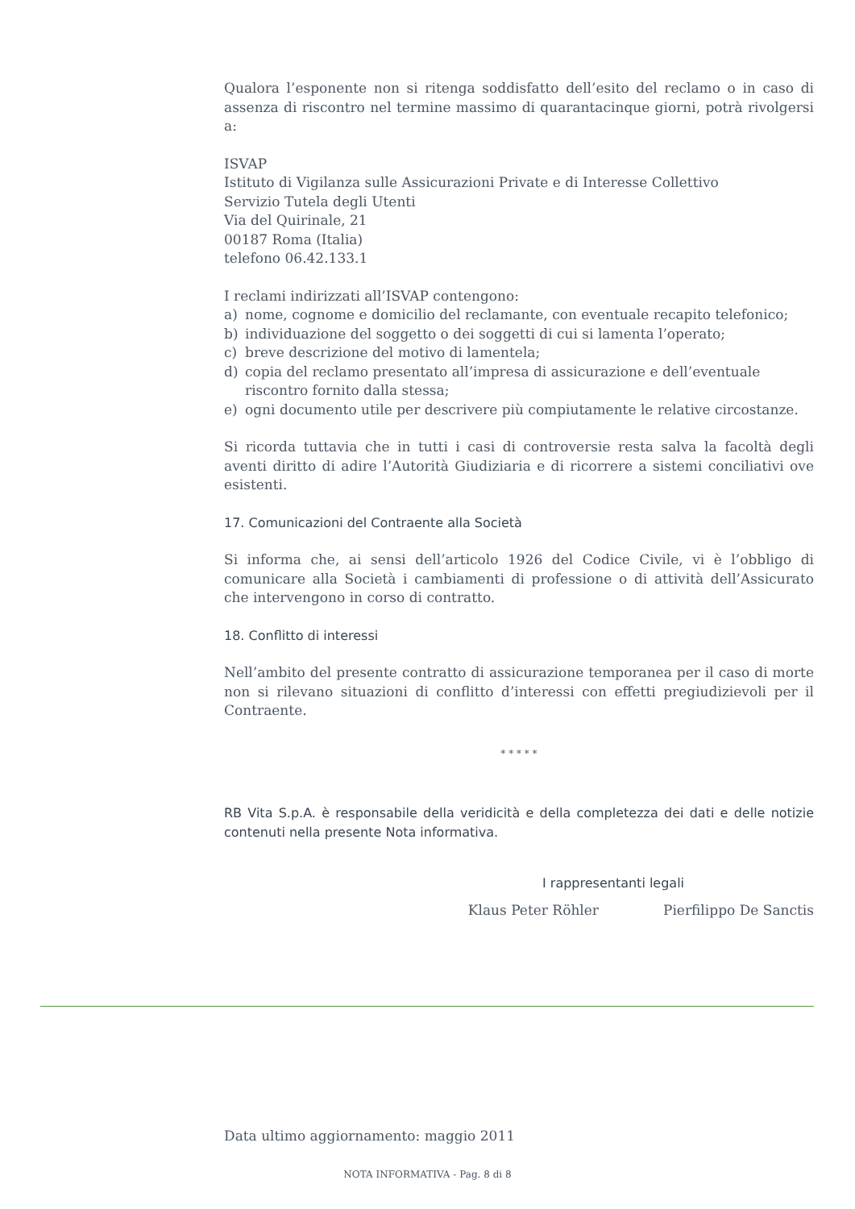Qualora l’esponente non si ritenga soddisfatto dell’esito del reclamo o in caso di assenza di riscontro nel termine massimo di quarantacinque giorni, potrà rivolgersi a:
ISVAP
Istituto di Vigilanza sulle Assicurazioni Private e di Interesse Collettivo
Servizio Tutela degli Utenti
Via del Quirinale, 21
00187 Roma (Italia)
telefono 06.42.133.1
I reclami indirizzati all’ISVAP contengono:
a) nome, cognome e domicilio del reclamante, con eventuale recapito telefonico;
b) individuazione del soggetto o dei soggetti di cui si lamenta l’operato;
c) breve descrizione del motivo di lamentela;
d) copia del reclamo presentato all’impresa di assicurazione e dell’eventuale riscontro fornito dalla stessa;
e) ogni documento utile per descrivere più compiutamente le relative circostanze.
Si ricorda tuttavia che in tutti i casi di controversie resta salva la facoltà degli aventi diritto di adire l’Autorità Giudiziaria e di ricorrere a sistemi conciliativi ove esistenti.
17. Comunicazioni del Contraente alla Società
Si informa che, ai sensi dell’articolo 1926 del Codice Civile, vi è l’obbligo di comunicare alla Società i cambiamenti di professione o di attività dell’Assicurato che intervengono in corso di contratto.
18. Conflitto di interessi
Nell’ambito del presente contratto di assicurazione temporanea per il caso di morte non si rilevano situazioni di conflitto d’interessi con effetti pregiudizievoli per il Contraente.
* * * * *
RB Vita S.p.A. è responsabile della veridicità e della completezza dei dati e delle notizie contenuti nella presente Nota informativa.
I rappresentanti legali
Klaus Peter Röhler Pierfilippo De Sanctis
Data ultimo aggiornamento: maggio 2011
NOTA INFORMATIVA - Pag. 8 di 8